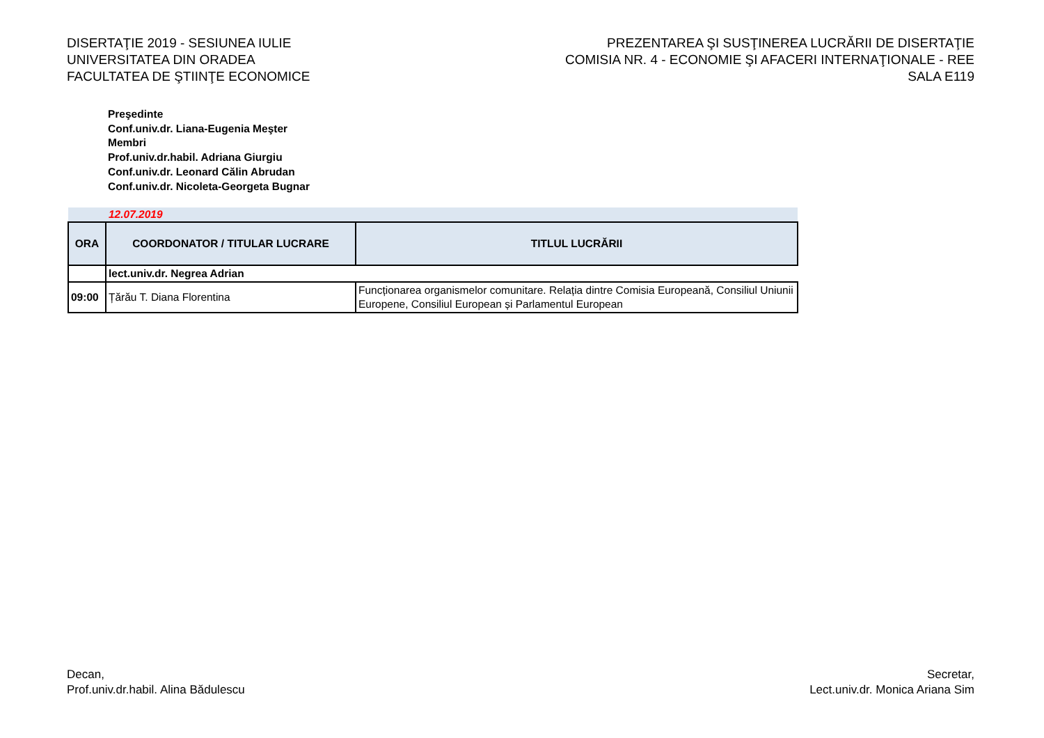DISERTAŢIE 2019 - SESIUNEA IULIE
UNIVERSITATEA DIN ORADEA
FACULTATEA DE ŞTIINŢE ECONOMICE
PREZENTAREA ŞI SUSŢINEREA LUCRĂRII DE DISERTAŢIE
COMISIA NR. 4 - ECONOMIE ŞI AFACERI INTERNAŢIONALE - REE
SALA E119
Preşedinte
Conf.univ.dr. Liana-Eugenia Meşter
Membri
Prof.univ.dr.habil. Adriana Giurgiu
Conf.univ.dr. Leonard Călin Abrudan
Conf.univ.dr. Nicoleta-Georgeta Bugnar
| 12.07.2019 | | |
| ORA | COORDONATOR / TITULAR LUCRARE | TITLUL LUCRĂRII |
| | lect.univ.dr. Negrea Adrian | |
| 09:00 | Țărău T. Diana Florentina | Funcționarea organismelor comunitare. Relația dintre Comisia Europeană, Consiliul Uniunii Europene, Consiliul European și Parlamentul European |
Decan,
Prof.univ.dr.habil. Alina Bădulescu
Secretar,
Lect.univ.dr. Monica Ariana Sim